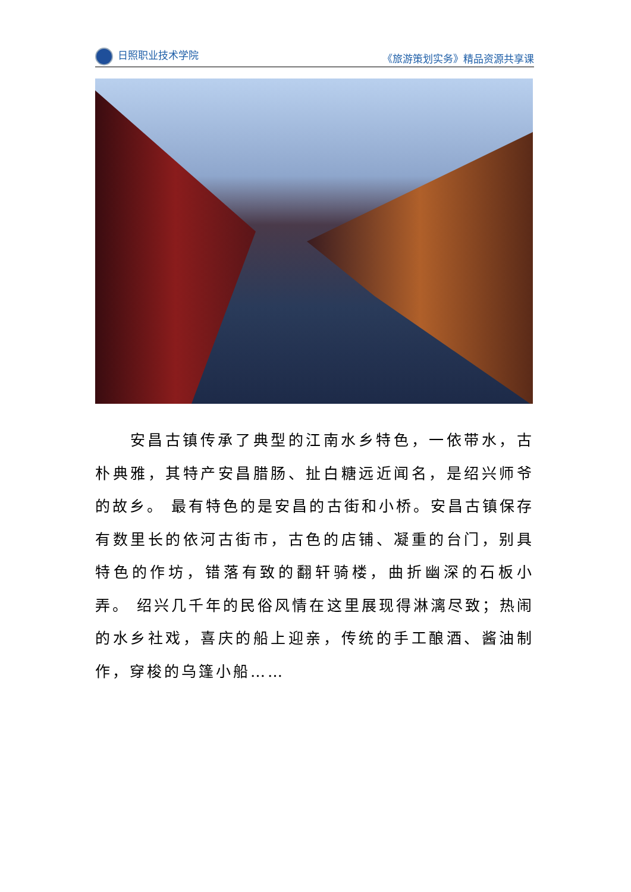日照职业技术学院 《旅游策划实务》精品资源共享课
  安昌古镇传承了典型的江南水乡特色，一依带水，古朴典雅，其特产安昌腊肠、扯白糖远近闻名，是绍兴师爷的故乡。 最有特色的是安昌的古街和小桥。安昌古镇保存有数里长的依河古街市，古色的店铺、凝重的台门，别具特色的作坊，错落有致的翻轩骑楼，曲折幽深的石板小弄。 绍兴几千年的民俗风情在这里展现得淋漓尽致；热闹的水乡社戏，喜庆的船上迎亲，传统的手工酿酒、酱油制作，穿梭的乌篷小船……